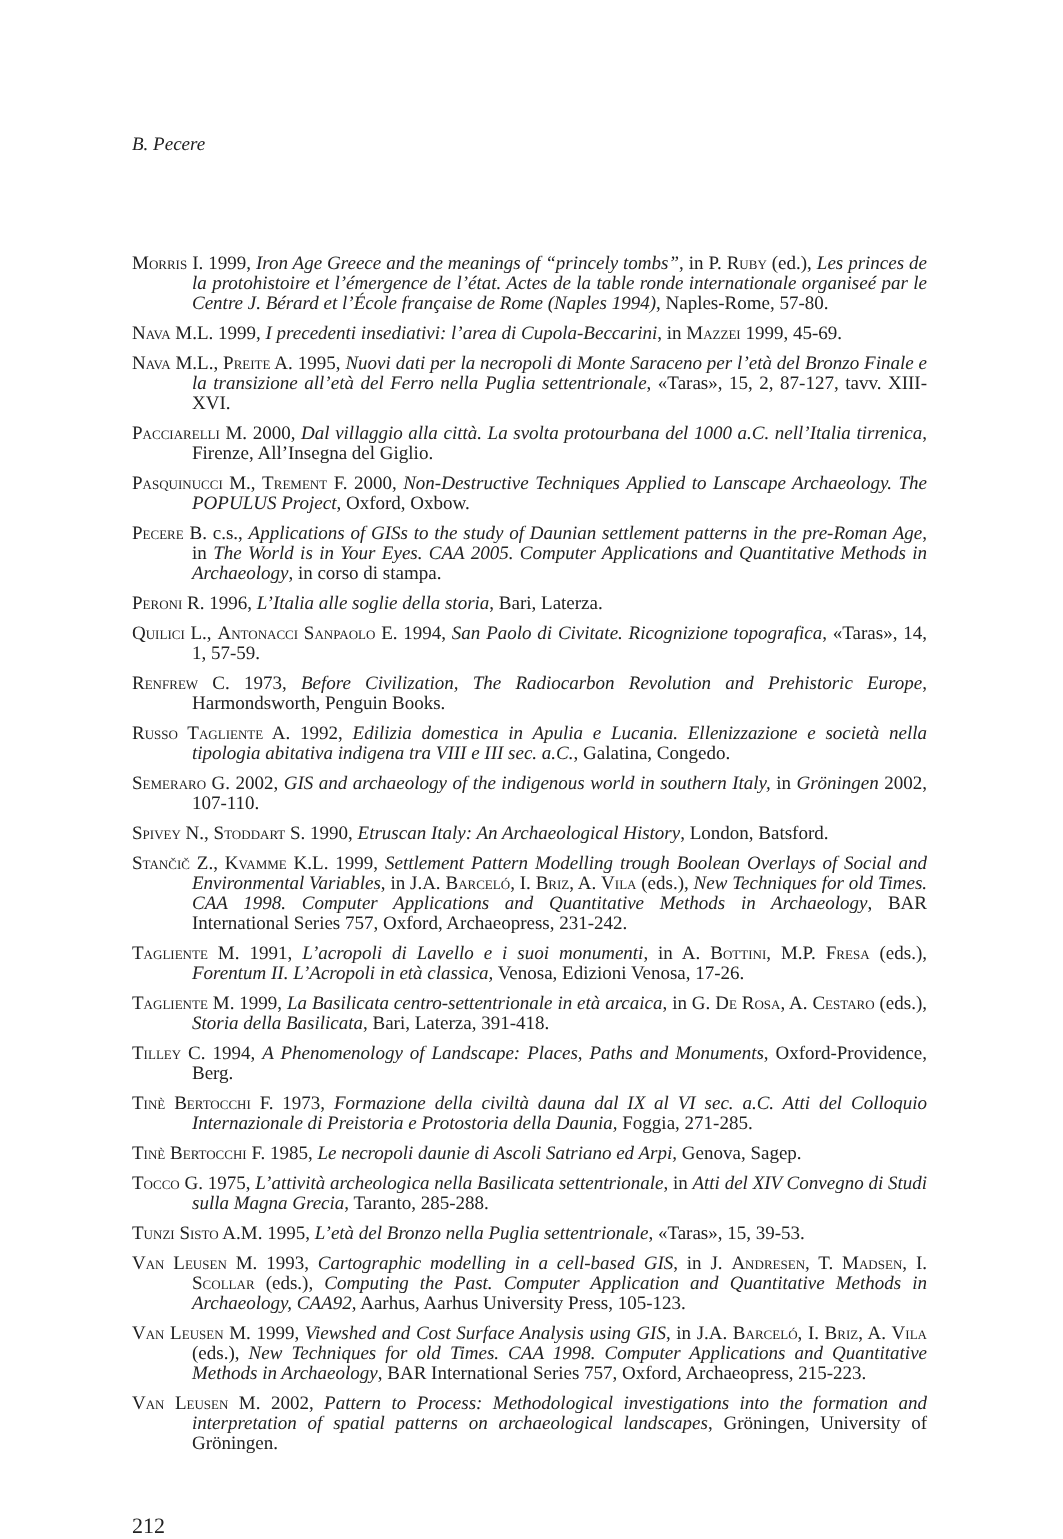B. Pecere
Morris I. 1999, Iron Age Greece and the meanings of “princely tombs”, in P. Ruby (ed.), Les princes de la protohistoire et l’émergence de l’état. Actes de la table ronde internationale organiseé par le Centre J. Bérard et l’École française de Rome (Naples 1994), Naples-Rome, 57-80.
Nava M.L. 1999, I precedenti insediativi: l’area di Cupola-Beccarini, in Mazzei 1999, 45-69.
Nava M.L., Preite A. 1995, Nuovi dati per la necropoli di Monte Saraceno per l’età del Bronzo Finale e la transizione all’età del Ferro nella Puglia settentrionale, «Taras», 15, 2, 87-127, tavv. XIII-XVI.
Pacciarelli M. 2000, Dal villaggio alla città. La svolta protourbana del 1000 a.C. nell’Italia tirrenica, Firenze, All’Insegna del Giglio.
Pasquinucci M., Trement F. 2000, Non-Destructive Techniques Applied to Lanscape Archaeology. The POPULUS Project, Oxford, Oxbow.
Pecere B. c.s., Applications of GISs to the study of Daunian settlement patterns in the pre-Roman Age, in The World is in Your Eyes. CAA 2005. Computer Applications and Quantitative Methods in Archaeology, in corso di stampa.
Peroni R. 1996, L’Italia alle soglie della storia, Bari, Laterza.
Quilici L., Antonacci Sanpaolo E. 1994, San Paolo di Civitate. Ricognizione topografica, «Taras», 14, 1, 57-59.
Renfrew C. 1973, Before Civilization, The Radiocarbon Revolution and Prehistoric Europe, Harmondsworth, Penguin Books.
Russo Tagliente A. 1992, Edilizia domestica in Apulia e Lucania. Ellenizzazione e società nella tipologia abitativa indigena tra VIII e III sec. a.C., Galatina, Congedo.
Semeraro G. 2002, GIS and archaeology of the indigenous world in southern Italy, in Gröningen 2002, 107-110.
Spivey N., Stoddart S. 1990, Etruscan Italy: An Archaeological History, London, Batsford.
Stančič Z., Kvamme K.L. 1999, Settlement Pattern Modelling trough Boolean Overlays of Social and Environmental Variables, in J.A. Barceló, I. Briz, A. Vila (eds.), New Techniques for old Times. CAA 1998. Computer Applications and Quantitative Methods in Archaeology, BAR International Series 757, Oxford, Archaeopress, 231-242.
Tagliente M. 1991, L’acropoli di Lavello e i suoi monumenti, in A. Bottini, M.P. Fresa (eds.), Forentum II. L’Acropoli in età classica, Venosa, Edizioni Venosa, 17-26.
Tagliente M. 1999, La Basilicata centro-settentrionale in età arcaica, in G. De Rosa, A. Cestaro (eds.), Storia della Basilicata, Bari, Laterza, 391-418.
Tilley C. 1994, A Phenomenology of Landscape: Places, Paths and Monuments, Oxford-Providence, Berg.
Tinè Bertocchi F. 1973, Formazione della civiltà dauna dal IX al VI sec. a.C. Atti del Colloquio Internazionale di Preistoria e Protostoria della Daunia, Foggia, 271-285.
Tinè Bertocchi F. 1985, Le necropoli daunie di Ascoli Satriano ed Arpi, Genova, Sagep.
Tocco G. 1975, L’attività archeologica nella Basilicata settentrionale, in Atti del XIV Convegno di Studi sulla Magna Grecia, Taranto, 285-288.
Tunzi Sisto A.M. 1995, L’età del Bronzo nella Puglia settentrionale, «Taras», 15, 39-53.
Van Leusen M. 1993, Cartographic modelling in a cell-based GIS, in J. Andresen, T. Madsen, I. Scollar (eds.), Computing the Past. Computer Application and Quantitative Methods in Archaeology, CAA92, Aarhus, Aarhus University Press, 105-123.
Van Leusen M. 1999, Viewshed and Cost Surface Analysis using GIS, in J.A. Barceló, I. Briz, A. Vila (eds.), New Techniques for old Times. CAA 1998. Computer Applications and Quantitative Methods in Archaeology, BAR International Series 757, Oxford, Archaeopress, 215-223.
Van Leusen M. 2002, Pattern to Process: Methodological investigations into the formation and interpretation of spatial patterns on archaeological landscapes, Gröningen, University of Gröningen.
212